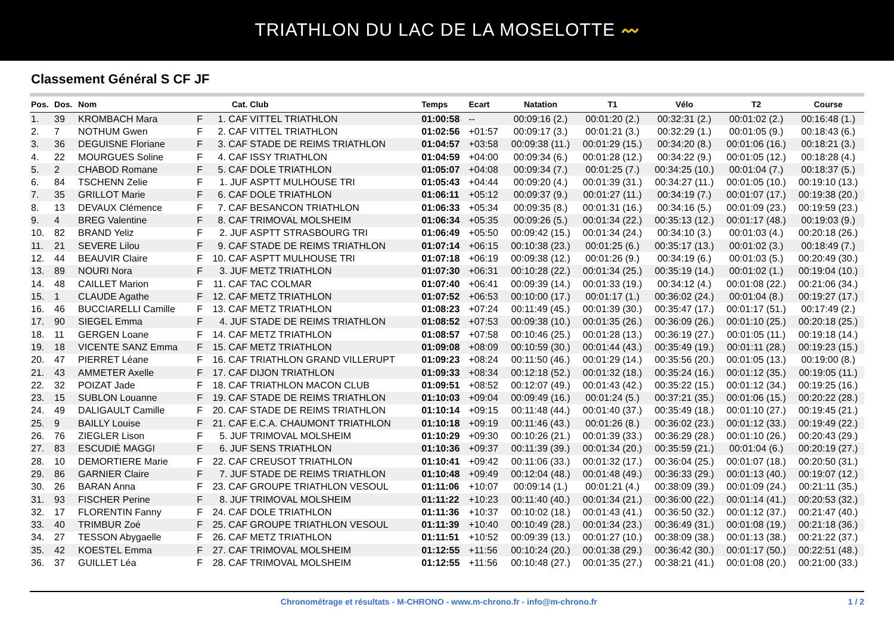TRIATHLON DU LAC DE LA MOSELOTTE 〰
Classement Général S CF JF
| Pos. | Dos. | Nom | | Cat. | Club | Temps | Ecart | Natation | T1 | Vélo | T2 | Course |
| --- | --- | --- | --- | --- | --- | --- | --- | --- | --- | --- | --- | --- |
| 1. | 39 | KROMBACH Mara | F | 1. CAF | VITTEL TRIATHLON | 01:00:58 | -- | 00:09:16 (2.) | 00:01:20 (2.) | 00:32:31 (2.) | 00:01:02 (2.) | 00:16:48 (1.) |
| 2. | 7 | NOTHUM Gwen | F | 2. CAF | VITTEL TRIATHLON | 01:02:56 | +01:57 | 00:09:17 (3.) | 00:01:21 (3.) | 00:32:29 (1.) | 00:01:05 (9.) | 00:18:43 (6.) |
| 3. | 36 | DEGUISNE Floriane | F | 3. CAF | STADE DE REIMS TRIATHLON | 01:04:57 | +03:58 | 00:09:38 (11.) | 00:01:29 (15.) | 00:34:20 (8.) | 00:01:06 (16.) | 00:18:21 (3.) |
| 4. | 22 | MOURGUES Soline | F | 4. CAF | ISSY TRIATHLON | 01:04:59 | +04:00 | 00:09:34 (6.) | 00:01:28 (12.) | 00:34:22 (9.) | 00:01:05 (12.) | 00:18:28 (4.) |
| 5. | 2 | CHABOD Romane | F | 5. CAF | DOLE TRIATHLON | 01:05:07 | +04:08 | 00:09:34 (7.) | 00:01:25 (7.) | 00:34:25 (10.) | 00:01:04 (7.) | 00:18:37 (5.) |
| 6. | 84 | TSCHENN Zelie | F | 1. JUF | ASPTT MULHOUSE TRI | 01:05:43 | +04:44 | 00:09:20 (4.) | 00:01:39 (31.) | 00:34:27 (11.) | 00:01:05 (10.) | 00:19:10 (13.) |
| 7. | 35 | GRILLOT Marie | F | 6. CAF | DOLE TRIATHLON | 01:06:11 | +05:12 | 00:09:37 (9.) | 00:01:27 (11.) | 00:34:19 (7.) | 00:01:07 (17.) | 00:19:38 (20.) |
| 8. | 13 | DEVAUX Clémence | F | 7. CAF | BESANCON TRIATHLON | 01:06:33 | +05:34 | 00:09:35 (8.) | 00:01:31 (16.) | 00:34:16 (5.) | 00:01:09 (23.) | 00:19:59 (23.) |
| 9. | 4 | BREG Valentine | F | 8. CAF | TRIMOVAL MOLSHEIM | 01:06:34 | +05:35 | 00:09:26 (5.) | 00:01:34 (22.) | 00:35:13 (12.) | 00:01:17 (48.) | 00:19:03 (9.) |
| 10. | 82 | BRAND Yeliz | F | 2. JUF | ASPTT STRASBOURG TRI | 01:06:49 | +05:50 | 00:09:42 (15.) | 00:01:34 (24.) | 00:34:10 (3.) | 00:01:03 (4.) | 00:20:18 (26.) |
| 11. | 21 | SEVERE Lilou | F | 9. CAF | STADE DE REIMS TRIATHLON | 01:07:14 | +06:15 | 00:10:38 (23.) | 00:01:25 (6.) | 00:35:17 (13.) | 00:01:02 (3.) | 00:18:49 (7.) |
| 12. | 44 | BEAUVIR Claire | F | 10. CAF | ASPTT MULHOUSE TRI | 01:07:18 | +06:19 | 00:09:38 (12.) | 00:01:26 (9.) | 00:34:19 (6.) | 00:01:03 (5.) | 00:20:49 (30.) |
| 13. | 89 | NOURI Nora | F | 3. JUF | METZ TRIATHLON | 01:07:30 | +06:31 | 00:10:28 (22.) | 00:01:34 (25.) | 00:35:19 (14.) | 00:01:02 (1.) | 00:19:04 (10.) |
| 14. | 48 | CAILLET Marion | F | 11. CAF | TAC COLMAR | 01:07:40 | +06:41 | 00:09:39 (14.) | 00:01:33 (19.) | 00:34:12 (4.) | 00:01:08 (22.) | 00:21:06 (34.) |
| 15. | 1 | CLAUDE Agathe | F | 12. CAF | METZ TRIATHLON | 01:07:52 | +06:53 | 00:10:00 (17.) | 00:01:17 (1.) | 00:36:02 (24.) | 00:01:04 (8.) | 00:19:27 (17.) |
| 16. | 46 | BUCCIARELLI Camille | F | 13. CAF | METZ TRIATHLON | 01:08:23 | +07:24 | 00:11:49 (45.) | 00:01:39 (30.) | 00:35:47 (17.) | 00:01:17 (51.) | 00:17:49 (2.) |
| 17. | 90 | SIEGEL Emma | F | 4. JUF | STADE DE REIMS TRIATHLON | 01:08:52 | +07:53 | 00:09:38 (10.) | 00:01:35 (26.) | 00:36:09 (26.) | 00:01:10 (25.) | 00:20:18 (25.) |
| 18. | 11 | GERGEN Loane | F | 14. CAF | METZ TRIATHLON | 01:08:57 | +07:58 | 00:10:46 (25.) | 00:01:28 (13.) | 00:36:19 (27.) | 00:01:05 (11.) | 00:19:18 (14.) |
| 19. | 18 | VICENTE SANZ Emma | F | 15. CAF | METZ TRIATHLON | 01:09:08 | +08:09 | 00:10:59 (30.) | 00:01:44 (43.) | 00:35:49 (19.) | 00:01:11 (28.) | 00:19:23 (15.) |
| 20. | 47 | PIERRET Léane | F | 16. CAF | TRIATHLON GRAND VILLERUPT | 01:09:23 | +08:24 | 00:11:50 (46.) | 00:01:29 (14.) | 00:35:56 (20.) | 00:01:05 (13.) | 00:19:00 (8.) |
| 21. | 43 | AMMETER Axelle | F | 17. CAF | DIJON TRIATHLON | 01:09:33 | +08:34 | 00:12:18 (52.) | 00:01:32 (18.) | 00:35:24 (16.) | 00:01:12 (35.) | 00:19:05 (11.) |
| 22. | 32 | POIZAT Jade | F | 18. CAF | TRIATHLON MACON CLUB | 01:09:51 | +08:52 | 00:12:07 (49.) | 00:01:43 (42.) | 00:35:22 (15.) | 00:01:12 (34.) | 00:19:25 (16.) |
| 23. | 15 | SUBLON Louanne | F | 19. CAF | STADE DE REIMS TRIATHLON | 01:10:03 | +09:04 | 00:09:49 (16.) | 00:01:24 (5.) | 00:37:21 (35.) | 00:01:06 (15.) | 00:20:22 (28.) |
| 24. | 49 | DALIGAULT Camille | F | 20. CAF | STADE DE REIMS TRIATHLON | 01:10:14 | +09:15 | 00:11:48 (44.) | 00:01:40 (37.) | 00:35:49 (18.) | 00:01:10 (27.) | 00:19:45 (21.) |
| 25. | 9 | BAILLY Louise | F | 21. CAF | E.C.A. CHAUMONT TRIATHLON | 01:10:18 | +09:19 | 00:11:46 (43.) | 00:01:26 (8.) | 00:36:02 (23.) | 00:01:12 (33.) | 00:19:49 (22.) |
| 26. | 76 | ZIEGLER Lison | F | 5. JUF | TRIMOVAL MOLSHEIM | 01:10:29 | +09:30 | 00:10:26 (21.) | 00:01:39 (33.) | 00:36:29 (28.) | 00:01:10 (26.) | 00:20:43 (29.) |
| 27. | 83 | ESCUDIÉ MAGGI | F | 6. JUF | SENS TRIATHLON | 01:10:36 | +09:37 | 00:11:39 (39.) | 00:01:34 (20.) | 00:35:59 (21.) | 00:01:04 (6.) | 00:20:19 (27.) |
| 28. | 10 | DEMORTIERE Marie | F | 22. CAF | CREUSOT TRIATHLON | 01:10:41 | +09:42 | 00:11:06 (33.) | 00:01:32 (17.) | 00:36:04 (25.) | 00:01:07 (18.) | 00:20:50 (31.) |
| 29. | 86 | GARNIER Claire | F | 7. JUF | STADE DE REIMS TRIATHLON | 01:10:48 | +09:49 | 00:12:04 (48.) | 00:01:48 (49.) | 00:36:33 (29.) | 00:01:13 (40.) | 00:19:07 (12.) |
| 30. | 26 | BARAN Anna | F | 23. CAF | GROUPE TRIATHLON VESOUL | 01:11:06 | +10:07 | 00:09:14 (1.) | 00:01:21 (4.) | 00:38:09 (39.) | 00:01:09 (24.) | 00:21:11 (35.) |
| 31. | 93 | FISCHER Perine | F | 8. JUF | TRIMOVAL MOLSHEIM | 01:11:22 | +10:23 | 00:11:40 (40.) | 00:01:34 (21.) | 00:36:00 (22.) | 00:01:14 (41.) | 00:20:53 (32.) |
| 32. | 17 | FLORENTIN Fanny | F | 24. CAF | DOLE TRIATHLON | 01:11:36 | +10:37 | 00:10:02 (18.) | 00:01:43 (41.) | 00:36:50 (32.) | 00:01:12 (37.) | 00:21:47 (40.) |
| 33. | 40 | TRIMBUR Zoé | F | 25. CAF | GROUPE TRIATHLON VESOUL | 01:11:39 | +10:40 | 00:10:49 (28.) | 00:01:34 (23.) | 00:36:49 (31.) | 00:01:08 (19.) | 00:21:18 (36.) |
| 34. | 27 | TESSON Abygaelle | F | 26. CAF | METZ TRIATHLON | 01:11:51 | +10:52 | 00:09:39 (13.) | 00:01:27 (10.) | 00:38:09 (38.) | 00:01:13 (38.) | 00:21:22 (37.) |
| 35. | 42 | KOESTEL Emma | F | 27. CAF | TRIMOVAL MOLSHEIM | 01:12:55 | +11:56 | 00:10:24 (20.) | 00:01:38 (29.) | 00:36:42 (30.) | 00:01:17 (50.) | 00:22:51 (48.) |
| 36. | 37 | GUILLET Léa | F | 28. CAF | TRIMOVAL MOLSHEIM | 01:12:55 | +11:56 | 00:10:48 (27.) | 00:01:35 (27.) | 00:38:21 (41.) | 00:01:08 (20.) | 00:21:00 (33.) |
Chronométrage et résultats - M-CHRONO - www.m-chrono.fr - info@m-chrono.fr 1 / 2